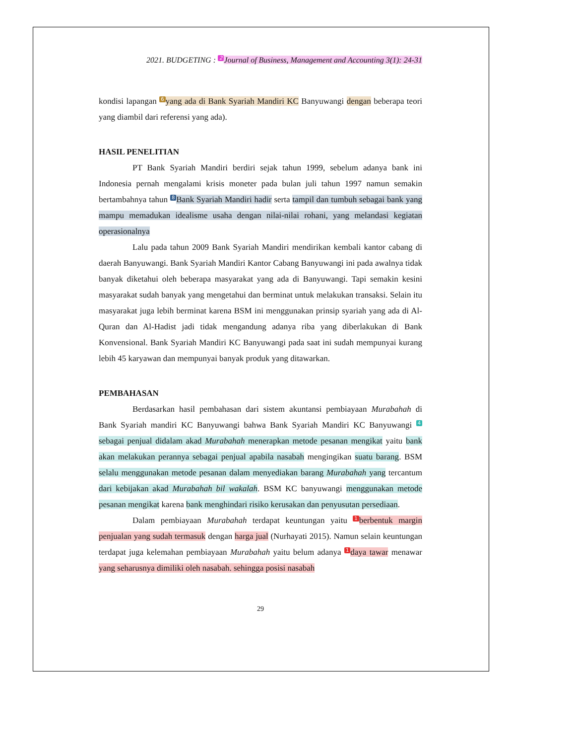2021. BUDGETING : 2 Journal of Business, Management and Accounting 3(1): 24-31
kondisi lapangan 6 yang ada di Bank Syariah Mandiri KC Banyuwangi dengan beberapa teori yang diambil dari referensi yang ada).
HASIL PENELITIAN
PT Bank Syariah Mandiri berdiri sejak tahun 1999, sebelum adanya bank ini Indonesia pernah mengalami krisis moneter pada bulan juli tahun 1997 namun semakin bertambahnya tahun 8 Bank Syariah Mandiri hadir serta tampil dan tumbuh sebagai bank yang mampu memadukan idealisme usaha dengan nilai-nilai rohani, yang melandasi kegiatan operasionalnya
Lalu pada tahun 2009 Bank Syariah Mandiri mendirikan kembali kantor cabang di daerah Banyuwangi. Bank Syariah Mandiri Kantor Cabang Banyuwangi ini pada awalnya tidak banyak diketahui oleh beberapa masyarakat yang ada di Banyuwangi. Tapi semakin kesini masyarakat sudah banyak yang mengetahui dan berminat untuk melakukan transaksi. Selain itu masyarakat juga lebih berminat karena BSM ini menggunakan prinsip syariah yang ada di Al-Quran dan Al-Hadist jadi tidak mengandung adanya riba yang diberlakukan di Bank Konvensional. Bank Syariah Mandiri KC Banyuwangi pada saat ini sudah mempunyai kurang lebih 45 karyawan dan mempunyai banyak produk yang ditawarkan.
PEMBAHASAN
Berdasarkan hasil pembahasan dari sistem akuntansi pembiayaan Murabahah di Bank Syariah mandiri KC Banyuwangi bahwa Bank Syariah Mandiri KC Banyuwangi 4 sebagai penjual didalam akad Murabahah menerapkan metode pesanan mengikat yaitu bank akan melakukan perannya sebagai penjual apabila nasabah mengingikan suatu barang. BSM selalu menggunakan metode pesanan dalam menyediakan barang Murabahah yang tercantum dari kebijakan akad Murabahah bil wakalah. BSM KC banyuwangi menggunakan metode pesanan mengikat karena bank menghindari risiko kerusakan dan penyusutan persediaan.
Dalam pembiayaan Murabahah terdapat keuntungan yaitu 1 berbentuk margin penjualan yang sudah termasuk dengan harga jual (Nurhayati 2015). Namun selain keuntungan terdapat juga kelemahan pembiayaan Murabahah yaitu belum adanya 1 daya tawar menawar yang seharusnya dimiliki oleh nasabah. sehingga posisi nasabah
29